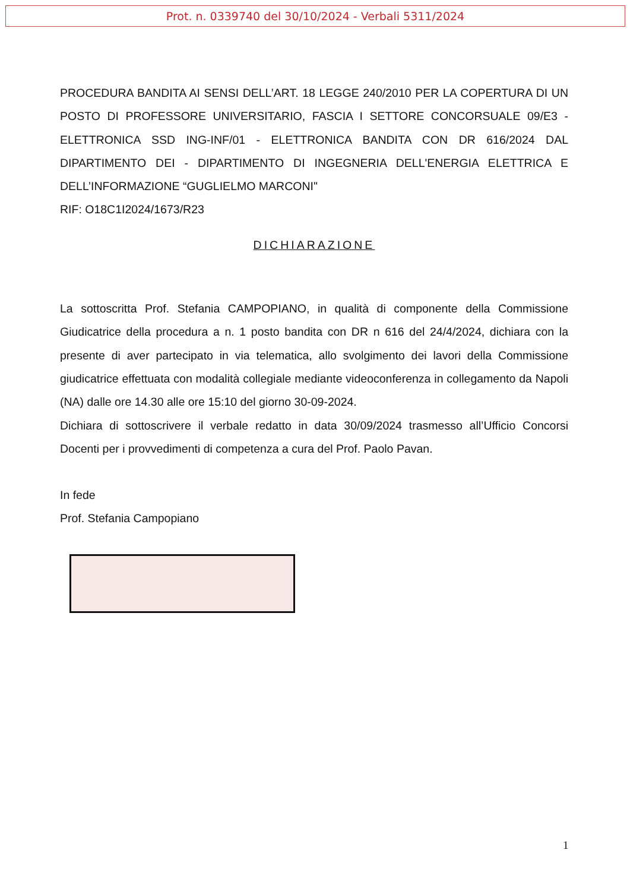Prot. n. 0339740 del 30/10/2024 - Verbali 5311/2024
PROCEDURA BANDITA AI SENSI DELL’ART. 18 LEGGE 240/2010 PER LA COPERTURA DI UN POSTO DI PROFESSORE UNIVERSITARIO, FASCIA I SETTORE CONCORSUALE 09/E3 - ELETTRONICA SSD ING-INF/01 - ELETTRONICA BANDITA CON DR 616/2024 DAL DIPARTIMENTO DEI - DIPARTIMENTO DI INGEGNERIA DELL'ENERGIA ELETTRICA E DELL’INFORMAZIONE “GUGLIELMO MARCONI"
RIF: O18C1I2024/1673/R23
DICHIARAZIONE
La sottoscritta Prof. Stefania CAMPOPIANO, in qualità di componente della Commissione Giudicatrice della procedura a n. 1 posto bandita con DR n 616 del 24/4/2024, dichiara con la presente di aver partecipato in via telematica, allo svolgimento dei lavori della Commissione giudicatrice effettuata con modalità collegiale mediante videoconferenza in collegamento da Napoli (NA) dalle ore 14.30 alle ore 15:10 del giorno 30-09-2024.
Dichiara di sottoscrivere il verbale redatto in data 30/09/2024 trasmesso all’Ufficio Concorsi Docenti per i provvedimenti di competenza a cura del Prof. Paolo Pavan.
In fede
Prof. Stefania Campopiano
1